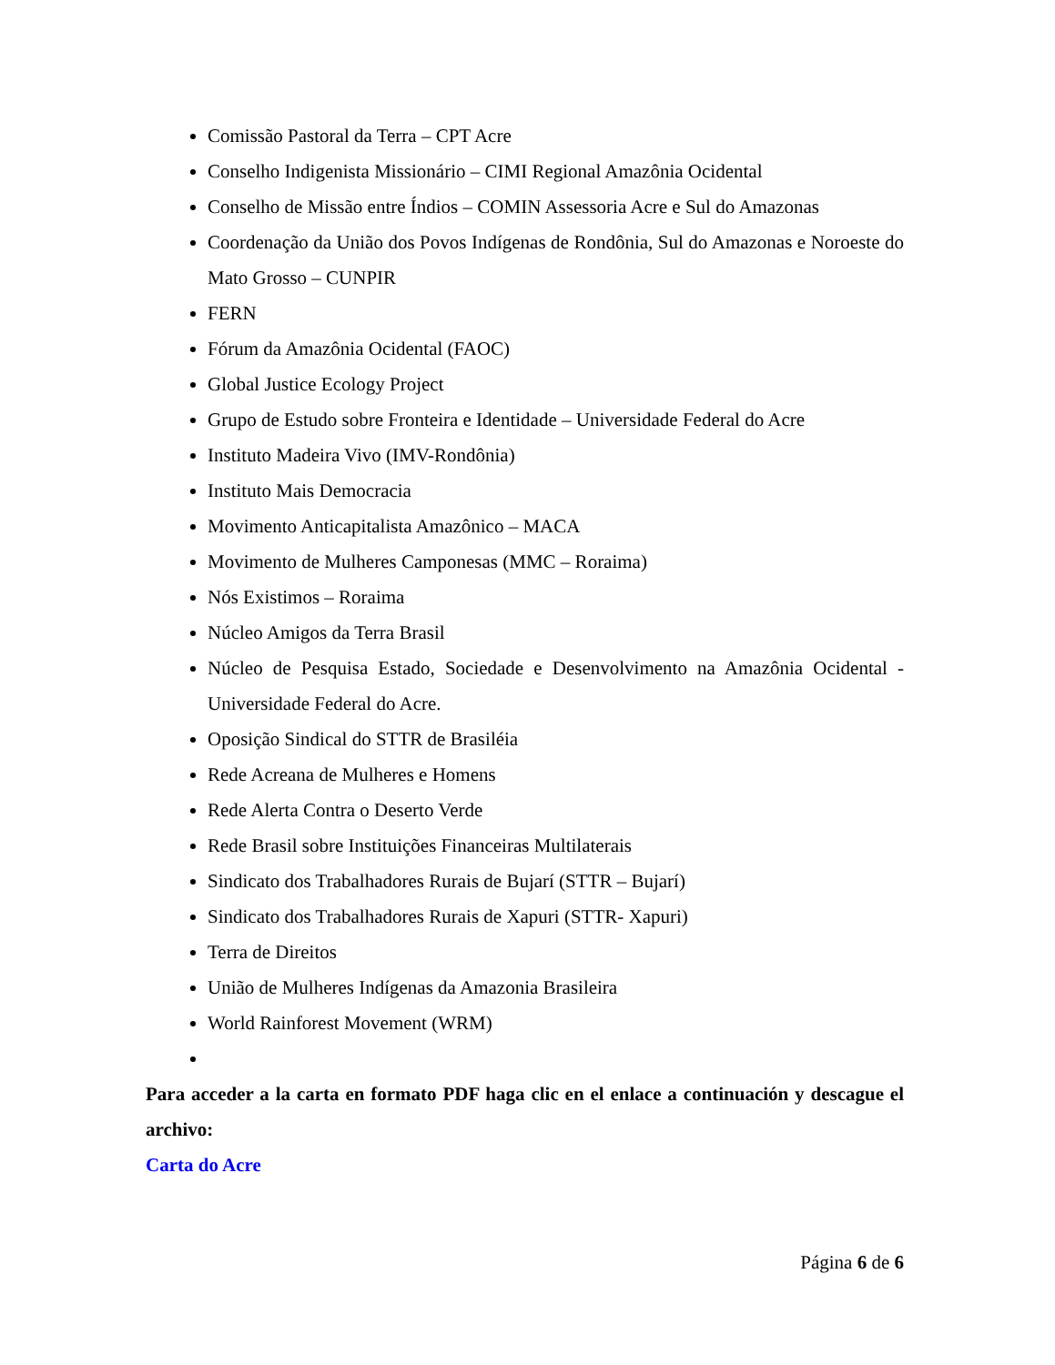Comissão Pastoral da Terra – CPT Acre
Conselho Indigenista Missionário – CIMI Regional Amazônia Ocidental
Conselho de Missão entre Índios – COMIN Assessoria Acre e Sul do Amazonas
Coordenação da União dos Povos Indígenas de Rondônia, Sul do Amazonas e Noroeste do Mato Grosso – CUNPIR
FERN
Fórum da Amazônia Ocidental (FAOC)
Global Justice Ecology Project
Grupo de Estudo sobre Fronteira e Identidade – Universidade Federal do Acre
Instituto Madeira Vivo (IMV-Rondônia)
Instituto Mais Democracia
Movimento Anticapitalista Amazônico – MACA
Movimento de Mulheres Camponesas (MMC – Roraima)
Nós Existimos – Roraima
Núcleo Amigos da Terra Brasil
Núcleo de Pesquisa Estado, Sociedade e Desenvolvimento na Amazônia Ocidental - Universidade Federal do Acre.
Oposição Sindical do STTR de Brasiléia
Rede Acreana de Mulheres e Homens
Rede Alerta Contra o Deserto Verde
Rede Brasil sobre Instituições Financeiras Multilaterais
Sindicato dos Trabalhadores Rurais de Bujarí (STTR – Bujarí)
Sindicato dos Trabalhadores Rurais de Xapuri (STTR- Xapuri)
Terra de Direitos
União de Mulheres Indígenas da Amazonia Brasileira
World Rainforest Movement (WRM)
Para acceder a la carta en formato PDF haga clic en el enlace a continuación y descague el archivo:
Carta do Acre
Página 6 de 6